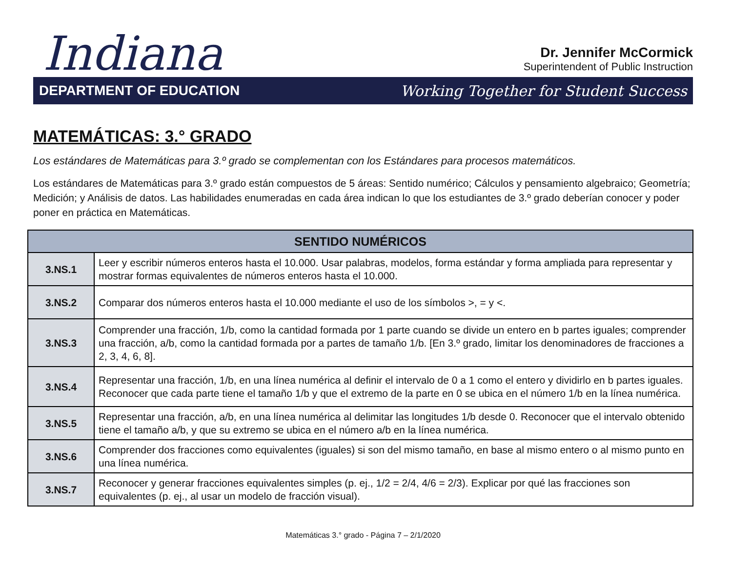Indiana
Dr. Jennifer McCormick
Superintendent of Public Instruction
DEPARTMENT OF EDUCATION Working Together for Student Success
MATEMÁTICAS: 3.° GRADO
Los estándares de Matemáticas para 3.º grado se complementan con los Estándares para procesos matemáticos.
Los estándares de Matemáticas para 3.º grado están compuestos de 5 áreas: Sentido numérico; Cálculos y pensamiento algebraico; Geometría; Medición; y Análisis de datos. Las habilidades enumeradas en cada área indican lo que los estudiantes de 3.º grado deberían conocer y poder poner en práctica en Matemáticas.
| SENTIDO NUMÉRICOS | |
| --- | --- |
| 3.NS.1 | Leer y escribir números enteros hasta el 10.000. Usar palabras, modelos, forma estándar y forma ampliada para representar y mostrar formas equivalentes de números enteros hasta el 10.000. |
| 3.NS.2 | Comparar dos números enteros hasta el 10.000 mediante el uso de los símbolos >, = y <. |
| 3.NS.3 | Comprender una fracción, 1/b, como la cantidad formada por 1 parte cuando se divide un entero en b partes iguales; comprender una fracción, a/b, como la cantidad formada por a partes de tamaño 1/b. [En 3.º grado, limitar los denominadores de fracciones a 2, 3, 4, 6, 8]. |
| 3.NS.4 | Representar una fracción, 1/b, en una línea numérica al definir el intervalo de 0 a 1 como el entero y dividirlo en b partes iguales. Reconocer que cada parte tiene el tamaño 1/b y que el extremo de la parte en 0 se ubica en el número 1/b en la línea numérica. |
| 3.NS.5 | Representar una fracción, a/b, en una línea numérica al delimitar las longitudes 1/b desde 0. Reconocer que el intervalo obtenido tiene el tamaño a/b, y que su extremo se ubica en el número a/b en la línea numérica. |
| 3.NS.6 | Comprender dos fracciones como equivalentes (iguales) si son del mismo tamaño, en base al mismo entero o al mismo punto en una línea numérica. |
| 3.NS.7 | Reconocer y generar fracciones equivalentes simples (p. ej., 1/2 = 2/4, 4/6 = 2/3). Explicar por qué las fracciones son equivalentes (p. ej., al usar un modelo de fracción visual). |
Matemáticas 3.° grado - Página 7 – 2/1/2020